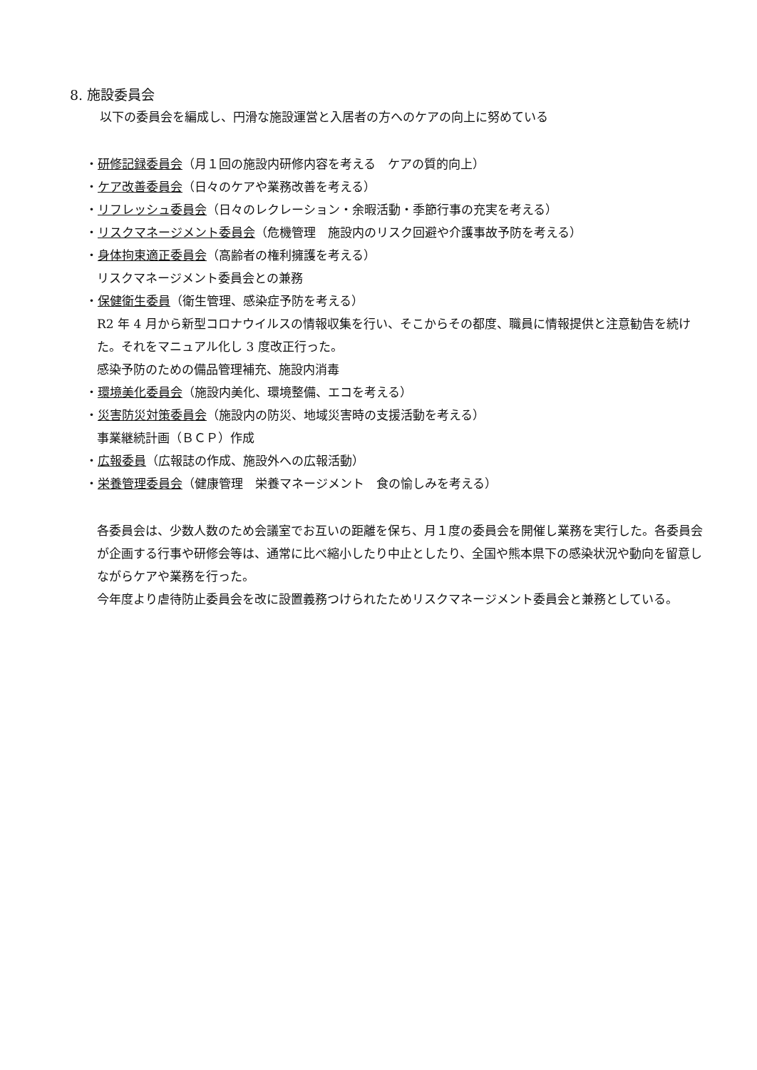8. 施設委員会
以下の委員会を編成し、円滑な施設運営と入居者の方へのケアの向上に努めている
・研修記録委員会（月１回の施設内研修内容を考える　ケアの質的向上）
・ケア改善委員会（日々のケアや業務改善を考える）
・リフレッシュ委員会（日々のレクレーション・余暇活動・季節行事の充実を考える）
・リスクマネージメント委員会（危機管理　施設内のリスク回避や介護事故予防を考える）
・身体拘束適正委員会（高齢者の権利擁護を考える）
リスクマネージメント委員会との兼務
・保健衛生委員（衛生管理、感染症予防を考える）
R2 年 4 月から新型コロナウイルスの情報収集を行い、そこからその都度、職員に情報提供と注意勧告を続けた。それをマニュアル化し 3 度改正行った。
感染予防のための備品管理補充、施設内消毒
・環境美化委員会（施設内美化、環境整備、エコを考える）
・災害防災対策委員会（施設内の防災、地域災害時の支援活動を考える）
事業継続計画（ＢＣＰ）作成
・広報委員（広報誌の作成、施設外への広報活動）
・栄養管理委員会（健康管理　栄養マネージメント　食の愉しみを考える）
各委員会は、少数人数のため会議室でお互いの距離を保ち、月１度の委員会を開催し業務を実行した。各委員会が企画する行事や研修会等は、通常に比べ縮小したり中止としたり、全国や熊本県下の感染状況や動向を留意しながらケアや業務を行った。
今年度より虐待防止委員会を改に設置義務つけられたためリスクマネージメント委員会と兼務としている。